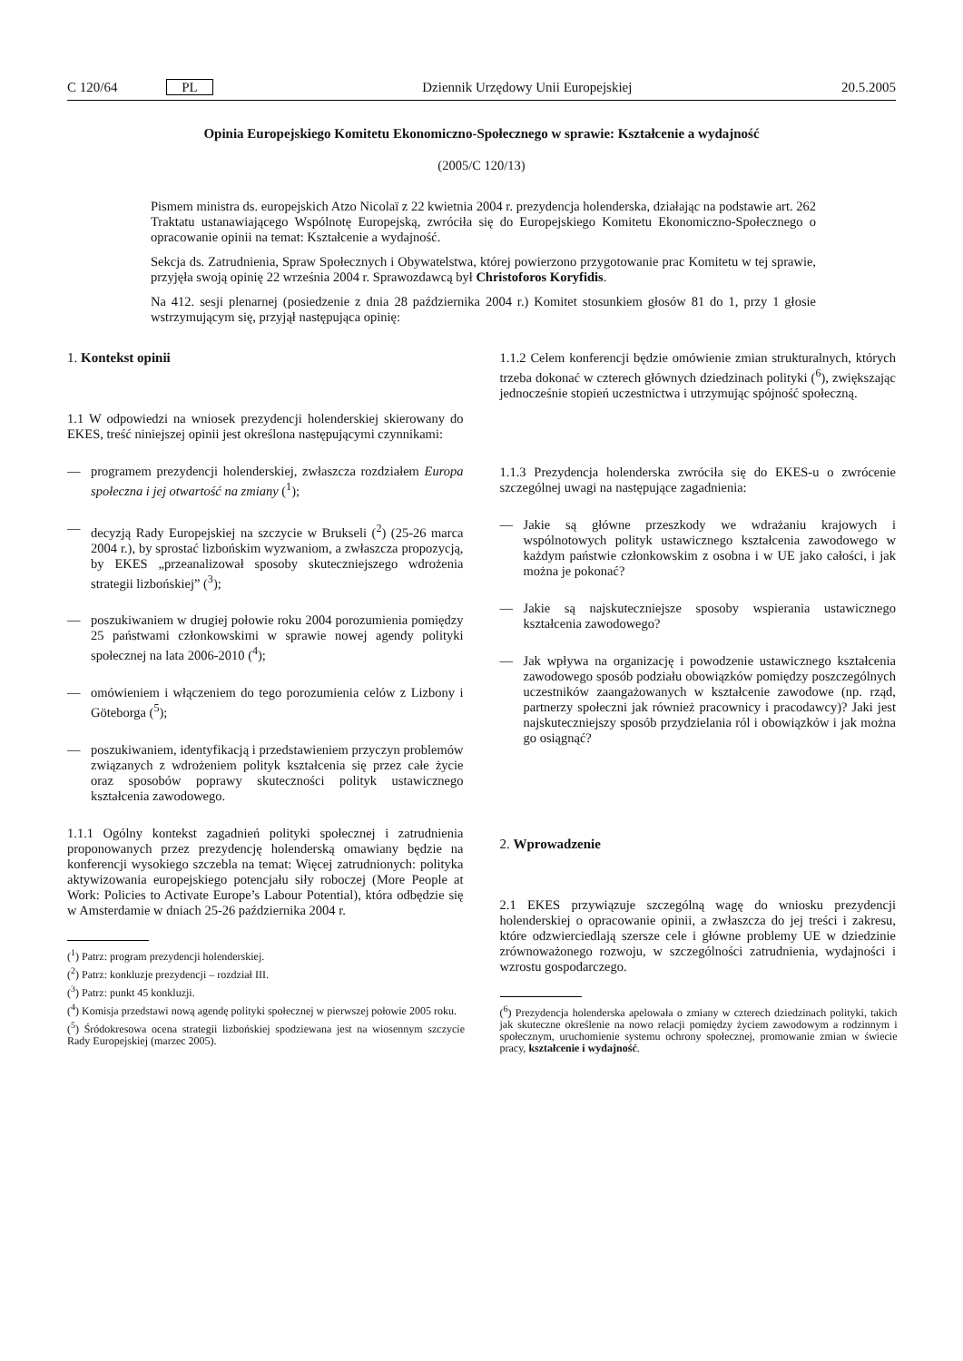C 120/64 PL Dziennik Urzędowy Unii Europejskiej 20.5.2005
Opinia Europejskiego Komitetu Ekonomiczno-Społecznego w sprawie: Kształcenie a wydajność
(2005/C 120/13)
Pismem ministra ds. europejskich Atzo Nicolaï z 22 kwietnia 2004 r. prezydencja holenderska, działając na podstawie art. 262 Traktatu ustanawiającego Wspólnotę Europejską, zwróciła się do Europejskiego Komitetu Ekonomiczno-Społecznego o opracowanie opinii na temat: Kształcenie a wydajność.
Sekcja ds. Zatrudnienia, Spraw Społecznych i Obywatelstwa, której powierzono przygotowanie prac Komitetu w tej sprawie, przyjęła swoją opinię 22 września 2004 r. Sprawozdawcą był Christoforos Koryfidis.
Na 412. sesji plenarnej (posiedzenie z dnia 28 października 2004 r.) Komitet stosunkiem głosów 81 do 1, przy 1 głosie wstrzymującym się, przyjął następująca opinię:
1. Kontekst opinii
1.1 W odpowiedzi na wniosek prezydencji holenderskiej skierowany do EKES, treść niniejszej opinii jest określona następującymi czynnikami:
— programem prezydencji holenderskiej, zwłaszcza rozdziałem Europa społeczna i jej otwartość na zmiany (<sup>1</sup>);
— decyzją Rady Europejskiej na szczycie w Brukseli (<sup>2</sup>) (25-26 marca 2004 r.), by sprostać lizbońskim wyzwaniom, a zwłaszcza propozycją, by EKES „przeanalizował sposoby skuteczniejszego wdrożenia strategii lizbońskiej” (<sup>3</sup>);
— poszukiwaniem w drugiej połowie roku 2004 porozumienia pomiędzy 25 państwami członkowskimi w sprawie nowej agendy polityki społecznej na lata 2006-2010 (<sup>4</sup>);
— omówieniem i włączeniem do tego porozumienia celów z Lizbony i Göteborga (<sup>5</sup>);
— poszukiwaniem, identyfikacją i przedstawieniem przyczyn problemów związanych z wdrożeniem polityk kształcenia się przez całe życie oraz sposobów poprawy skuteczności polityk ustawicznego kształcenia zawodowego.
1.1.1 Ogólny kontekst zagadnień polityki społecznej i zatrudnienia proponowanych przez prezydencję holenderską omawiany będzie na konferencji wysokiego szczebla na temat: Więcej zatrudnionych: polityka aktywizowania europejskiego potencjału siły roboczej (More People at Work: Policies to Activate Europe’s Labour Potential), która odbędzie się w Amsterdamie w dniach 25-26 października 2004 r.
(<sup>1</sup>) Patrz: program prezydencji holenderskiej.
(<sup>2</sup>) Patrz: konkluzje prezydencji – rozdział III.
(<sup>3</sup>) Patrz: punkt 45 konkluzji.
(<sup>4</sup>) Komisja przedstawi nową agendę polityki społecznej w pierwszej połowie 2005 roku.
(<sup>5</sup>) Śródokresowa ocena strategii lizbońskiej spodziewana jest na wiosennym szczycie Rady Europejskiej (marzec 2005).
1.1.2 Celem konferencji będzie omówienie zmian strukturalnych, których trzeba dokonać w czterech głównych dziedzinach polityki (<sup>6</sup>), zwiększając jednocześnie stopień uczestnictwa i utrzymując spójność społeczną.
1.1.3 Prezydencja holenderska zwróciła się do EKES-u o zwrócenie szczególnej uwagi na następujące zagadnienia:
— Jakie są główne przeszkody we wdrażaniu krajowych i wspólnotowych polityk ustawicznego kształcenia zawodowego w każdym państwie członkowskim z osobna i w UE jako całości, i jak można je pokonać?
— Jakie są najskuteczniejsze sposoby wspierania ustawicznego kształcenia zawodowego?
— Jak wpływa na organizację i powodzenie ustawicznego kształcenia zawodowego sposób podziału obowiązków pomiędzy poszczególnych uczestników zaangażowanych w kształcenie zawodowe (np. rząd, partnerzy społeczni jak również pracownicy i pracodawcy)? Jaki jest najskuteczniejszy sposób przydzielania ról i obowiązków i jak można go osiągnąć?
2. Wprowadzenie
2.1 EKES przywiązuje szczególną wagę do wniosku prezydencji holenderskiej o opracowanie opinii, a zwłaszcza do jej treści i zakresu, które odzwierciedlają szersze cele i główne problemy UE w dziedzinie zrównoważonego rozwoju, w szczególności zatrudnienia, wydajności i wzrostu gospodarczego.
(<sup>6</sup>) Prezydencja holenderska apelowała o zmiany w czterech dziedzinach polityki, takich jak skuteczne określenie na nowo relacji pomiędzy życiem zawodowym a rodzinnym i społecznym, uruchomienie systemu ochrony społecznej, promowanie zmian w świecie pracy, kształcenie i wydajność.